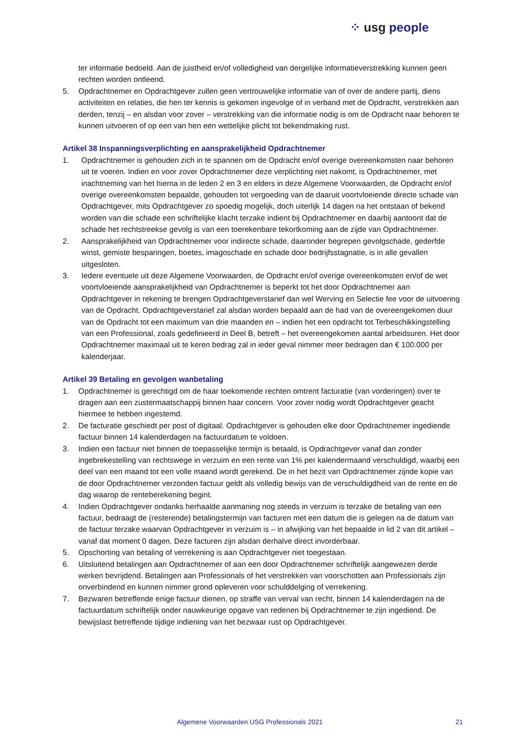⁘ usg people
ter informatie bedoeld. Aan de juistheid en/of volledigheid van dergelijke informatieverstrekking kunnen geen rechten worden ontleend.
5. Opdrachtnemer en Opdrachtgever zullen geen vertrouwelijke informatie van of over de andere partij, diens activiteiten en relaties, die hen ter kennis is gekomen ingevolge of in verband met de Opdracht, verstrekken aan derden, tenzij – en alsdan voor zover – verstrekking van die informatie nodig is om de Opdracht naar behoren te kunnen uitvoeren of op een van hen een wettelijke plicht tot bekendmaking rust.
Artikel 38 Inspanningsverplichting en aansprakelijkheid Opdrachtnemer
1. Opdrachtnemer is gehouden zich in te spannen om de Opdracht en/of overige overeenkomsten naar behoren uit te voeren. Indien en voor zover Opdrachtnemer deze verplichting niet nakomt, is Opdrachtnemer, met inachtneming van het hierna in de leden 2 en 3 en elders in deze Algemene Voorwaarden, de Opdracht en/of overige overeenkomsten bepaalde, gehouden tot vergoeding van de daaruit voortvloeiende directe schade van Opdrachtgever, mits Opdrachtgever zo spoedig mogelijk, doch uiterlijk 14 dagen na het ontstaan of bekend worden van die schade een schriftelijke klacht terzake indient bij Opdrachtnemer en daarbij aantoont dat de schade het rechtstreekse gevolg is van een toerekenbare tekortkoming aan de zijde van Opdrachtnemer.
2. Aansprakelijkheid van Opdrachtnemer voor indirecte schade, daaronder begrepen gevolgschade, gederfde winst, gemiste besparingen, boetes, imagoschade en schade door bedrijfsstagnatie, is in alle gevallen uitgesloten.
3. Iedere eventuele uit deze Algemene Voorwaarden, de Opdracht en/of overige overeenkomsten en/of de wet voortvloeiende aansprakelijkheid van Opdrachtnemer is beperkt tot het door Opdrachtnemer aan Opdrachtgever in rekening te brengen Opdrachtgeverstarief dan wel Werving en Selectie fee voor de uitvoering van de Opdracht. Opdrachtgeverstarief zal alsdan worden bepaald aan de had van de overeengekomen duur van de Opdracht tot een maximum van drie maanden en – indien het een opdracht tot Terbeschikkingstelling van een Professional, zoals gedefinieerd in Deel B, betreft – het overeengekomen aantal arbeidsuren. Het door Opdrachtnemer maximaal uit te keren bedrag zal in ieder geval nimmer meer bedragen dan € 100.000 per kalenderjaar.
Artikel 39 Betaling en gevolgen wanbetaling
1. Opdrachtnemer is gerechtigd om de haar toekomende rechten omtrent facturatie (van vorderingen) over te dragen aan een zustermaatschappij binnen haar concern. Voor zover nodig wordt Opdrachtgever geacht hiermee te hebben ingestemd.
2. De facturatie geschiedt per post of digitaal. Opdrachtgever is gehouden elke door Opdrachtnemer ingediende factuur binnen 14 kalenderdagen na factuurdatum te voldoen.
3. Indien een factuur niet binnen de toepasselijke termijn is betaald, is Opdrachtgever vanaf dan zonder ingebrekestelling van rechtswege in verzuim en een rente van 1% per kalendermaand verschuldigd, waarbij een deel van een maand tot een volle maand wordt gerekend. De in het bezit van Opdrachtnemer zijnde kopie van de door Opdrachtnemer verzonden factuur geldt als volledig bewijs van de verschuldigdheid van de rente en de dag waarop de renteberekening begint.
4. Indien Opdrachtgever ondanks herhaalde aanmaning nog steeds in verzuim is terzake de betaling van een factuur, bedraagt de (resterende) betalingstermijn van facturen met een datum die is gelegen na de datum van de factuur terzake waarvan Opdrachtgever in verzuim is – in afwijking van het bepaalde in lid 2 van dit artikel – vanaf dat moment 0 dagen. Deze facturen zijn alsdan derhalve direct invorderbaar.
5. Opschorting van betaling of verrekening is aan Opdrachtgever niet toegestaan.
6. Uitsluitend betalingen aan Opdrachtnemer of aan een door Opdrachtnemer schriftelijk aangewezen derde werken bevrijdend. Betalingen aan Professionals of het verstrekken van voorschotten aan Professionals zijn onverbindend en kunnen nimmer grond opleveren voor schulddelging of verrekening.
7. Bezwaren betreffende enige factuur dienen, op straffe van verval van recht, binnen 14 kalenderdagen na de factuurdatum schriftelijk onder nauwkeurige opgave van redenen bij Opdrachtnemer te zijn ingediend. De bewijslast betreffende tijdige indiening van het bezwaar rust op Opdrachtgever.
Algemene Voorwaarden USG Professionals 2021 21